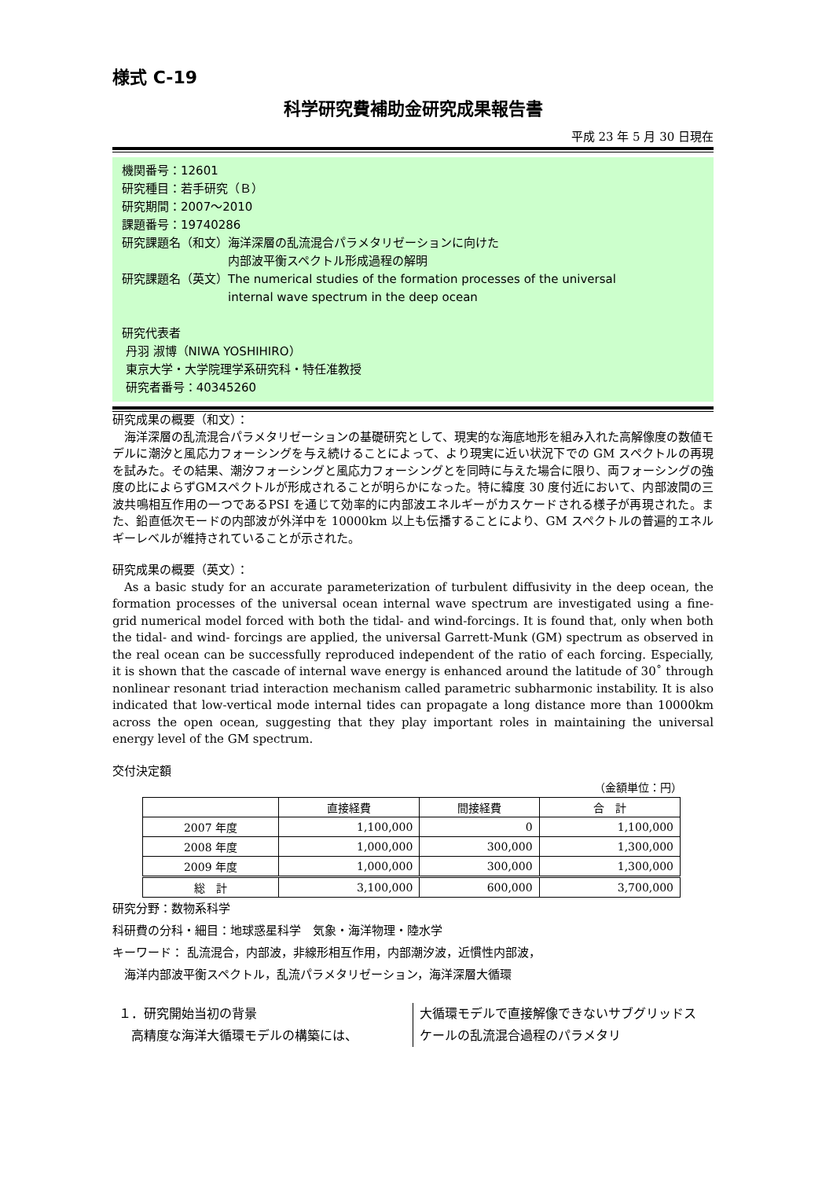様式 C-19
科学研究費補助金研究成果報告書
平成 23 年 5 月 30 日現在
機関番号：12601
研究種目：若手研究（Ｂ）
研究期間：2007～2010
課題番号：19740286
研究課題名（和文）海洋深層の乱流混合パラメタリゼーションに向けた
　　　　　　　　　内部波平衡スペクトル形成過程の解明
研究課題名（英文）The numerical studies of the formation processes of the universal
　　　　　　　　　internal wave spectrum in the deep ocean
研究代表者
丹羽 淑博（NIWA YOSHIHIRO）
東京大学・大学院理学系研究科・特任准教授
研究者番号：40345260
研究成果の概要（和文）：
海洋深層の乱流混合パラメタリゼーションの基礎研究として、現実的な海底地形を組み入れた高解像度の数値モデルに潮汐と風応力フォーシングを与え続けることによって、より現実に近い状況下での GM スペクトルの再現を試みた。その結果、潮汐フォーシングと風応力フォーシングとを同時に与えた場合に限り、両フォーシングの強度の比によらずGMスペクトルが形成されることが明らかになった。特に緯度 30 度付近において、内部波間の三波共鳴相互作用の一つであるPSI を通じて効率的に内部波エネルギーがカスケードされる様子が再現された。また、鉛直低次モードの内部波が外洋中を 10000km 以上も伝播することにより、GM スペクトルの普遍的エネルギーレベルが維持されていることが示された。
研究成果の概要（英文）：
As a basic study for an accurate parameterization of turbulent diffusivity in the deep ocean, the formation processes of the universal ocean internal wave spectrum are investigated using a fine-grid numerical model forced with both the tidal- and wind-forcings. It is found that, only when both the tidal- and wind- forcings are applied, the universal Garrett-Munk (GM) spectrum as observed in the real ocean can be successfully reproduced independent of the ratio of each forcing. Especially, it is shown that the cascade of internal wave energy is enhanced around the latitude of 30˚ through nonlinear resonant triad interaction mechanism called parametric subharmonic instability. It is also indicated that low-vertical mode internal tides can propagate a long distance more than 10000km across the open ocean, suggesting that they play important roles in maintaining the universal energy level of the GM spectrum.
交付決定額
（金額単位：円）
| | 直接経費 | 間接経費 | 合 計 |
| --- | --- | --- | --- |
| 2007 年度 | 1,100,000 | 0 | 1,100,000 |
| 2008 年度 | 1,000,000 | 300,000 | 1,300,000 |
| 2009 年度 | 1,000,000 | 300,000 | 1,300,000 |
| 総 計 | 3,100,000 | 600,000 | 3,700,000 |
研究分野：数物系科学
科研費の分科・細目：地球惑星科学　気象・海洋物理・陸水学
キーワード： 乱流混合，内部波，非線形相互作用，内部潮汐波，近慣性内部波，
　海洋内部波平衡スペクトル，乱流パラメタリゼーション，海洋深層大循環
１．研究開始当初の背景
　高精度な海洋大循環モデルの構築には、
大循環モデルで直接解像できないサブグリッドスケールの乱流混合過程のパラメタリ